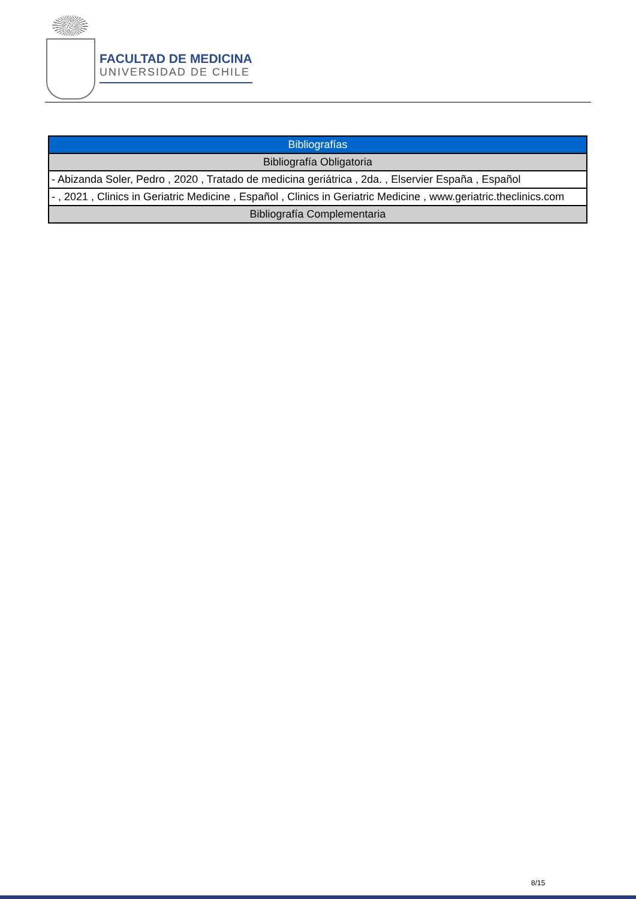FACULTAD DE MEDICINA
UNIVERSIDAD DE CHILE
| Bibliografías |
| Bibliografía Obligatoria |
| - Abizanda Soler, Pedro , 2020 , Tratado de medicina geriátrica , 2da. , Elservier España , Español |
| - , 2021 , Clinics in Geriatric Medicine , Español , Clinics in Geriatric Medicine , www.geriatric.theclinics.com |
| Bibliografía Complementaria |
8/15